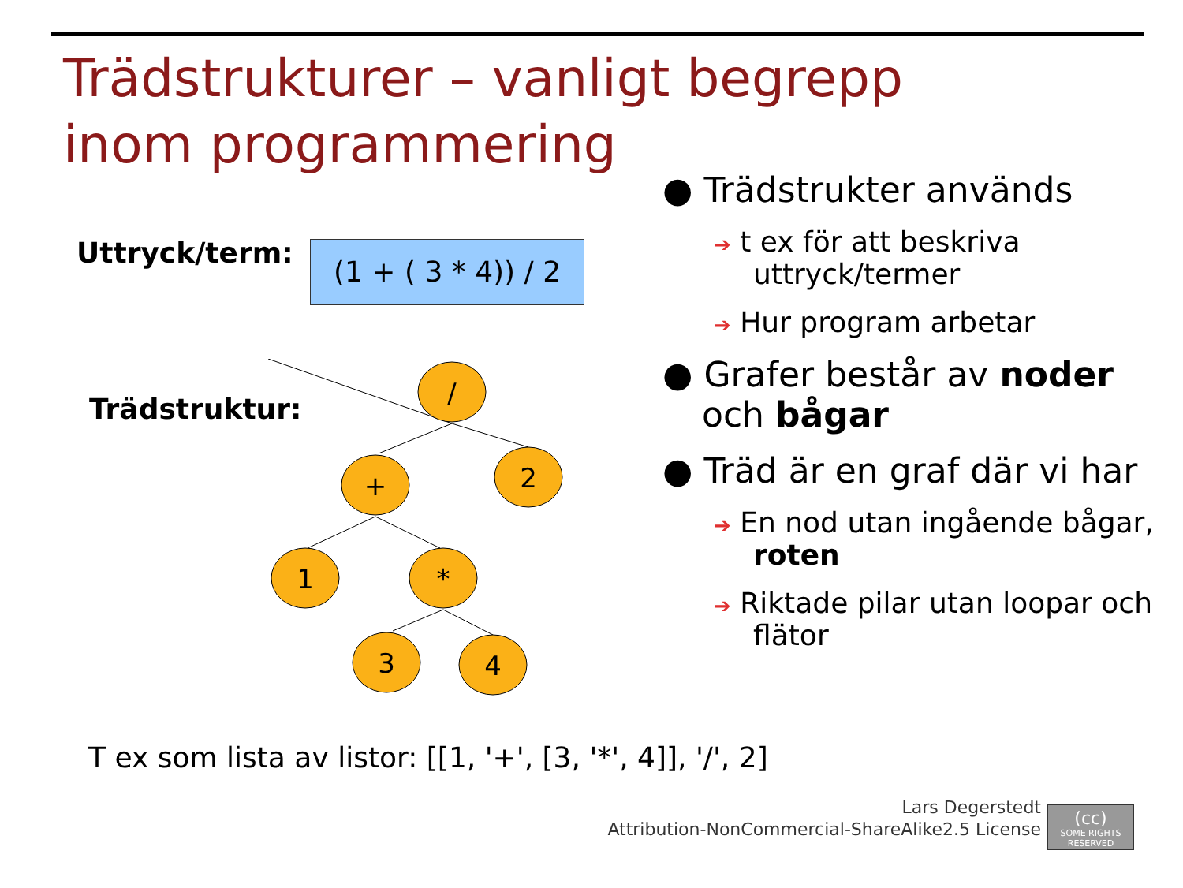Trädstrukturer – vanligt begrepp inom programmering
Uttryck/term:
(1 + ( 3 * 4)) / 2
Trädstruktur:
/
+
2
1
*
3
4
● Trädstrukter används
➔ t ex för att beskriva uttryck/termer
➔ Hur program arbetar
● Grafer består av noder och bågar
● Träd är en graf där vi har
➔ En nod utan ingående bågar, roten
➔ Riktade pilar utan loopar och flätor
T ex som lista av listor: [[1, '+', [3, '*', 4]], '/', 2]
Lars Degerstedt
Attribution-NonCommercial-ShareAlike2.5 License
(cc)
SOME RIGHTS RESERVED